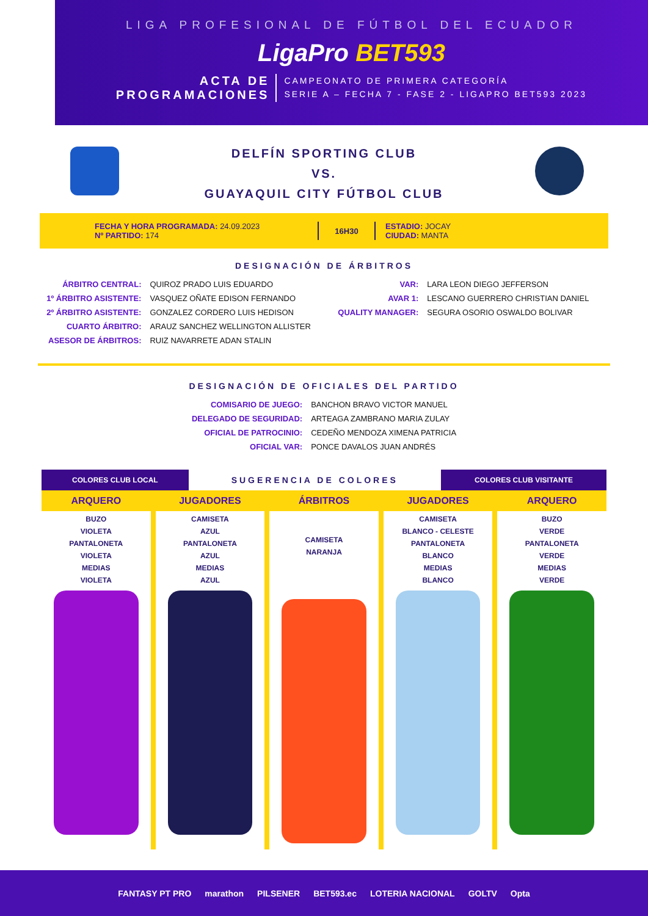LIGA PROFESIONAL DE FÚTBOL DEL ECUADOR
LigaPro BET593
ACTA DE
PROGRAMACIONES
CAMPEONATO DE PRIMERA CATEGORÍA
SERIE A – FECHA 7 - FASE 2 - LIGAPRO BET593 2023
DELFÍN SPORTING CLUB
VS.
GUAYAQUIL CITY FÚTBOL CLUB
FECHA Y HORA PROGRAMADA: 24.09.2023
Nº PARTIDO: 174
16H30
ESTADIO: JOCAY
CIUDAD: MANTA
DESIGNACIÓN DE ÁRBITROS
| ÁRBITRO CENTRAL: | QUIROZ PRADO LUIS EDUARDO |
| 1º ÁRBITRO ASISTENTE: | VASQUEZ OÑATE EDISON FERNANDO |
| 2º ÁRBITRO ASISTENTE: | GONZALEZ CORDERO LUIS HEDISON |
| CUARTO ÁRBITRO: | ARAUZ SANCHEZ WELLINGTON ALLISTER |
| ASESOR DE ÁRBITROS: | RUIZ NAVARRETE ADAN STALIN |
| VAR: | LARA LEON DIEGO JEFFERSON |
| AVAR 1: | LESCANO GUERRERO CHRISTIAN DANIEL |
| QUALITY MANAGER: | SEGURA OSORIO OSWALDO BOLIVAR |
DESIGNACIÓN DE OFICIALES DEL PARTIDO
| COMISARIO DE JUEGO: | BANCHON BRAVO VICTOR MANUEL |
| DELEGADO DE SEGURIDAD: | ARTEAGA ZAMBRANO MARIA ZULAY |
| OFICIAL DE PATROCINIO: | CEDEÑO MENDOZA XIMENA PATRICIA |
| OFICIAL VAR: | PONCE DAVALOS JUAN ANDRÉS |
COLORES CLUB LOCAL
SUGERENCIA DE COLORES
COLORES CLUB VISITANTE
ARQUERO
BUZO
VIOLETA
PANTALONETA
VIOLETA
MEDIAS
VIOLETA
JUGADORES
CAMISETA
AZUL
PANTALONETA
AZUL
MEDIAS
AZUL
ÁRBITROS
CAMISETA
NARANJA
JUGADORES
CAMISETA
BLANCO - CELESTE
PANTALONETA
BLANCO
MEDIAS
BLANCO
ARQUERO
BUZO
VERDE
PANTALONETA
VERDE
MEDIAS
VERDE
FANTASY PT PRO marathon PILSENER BET593.ec LOTERIA NACIONAL GOLTV Opta